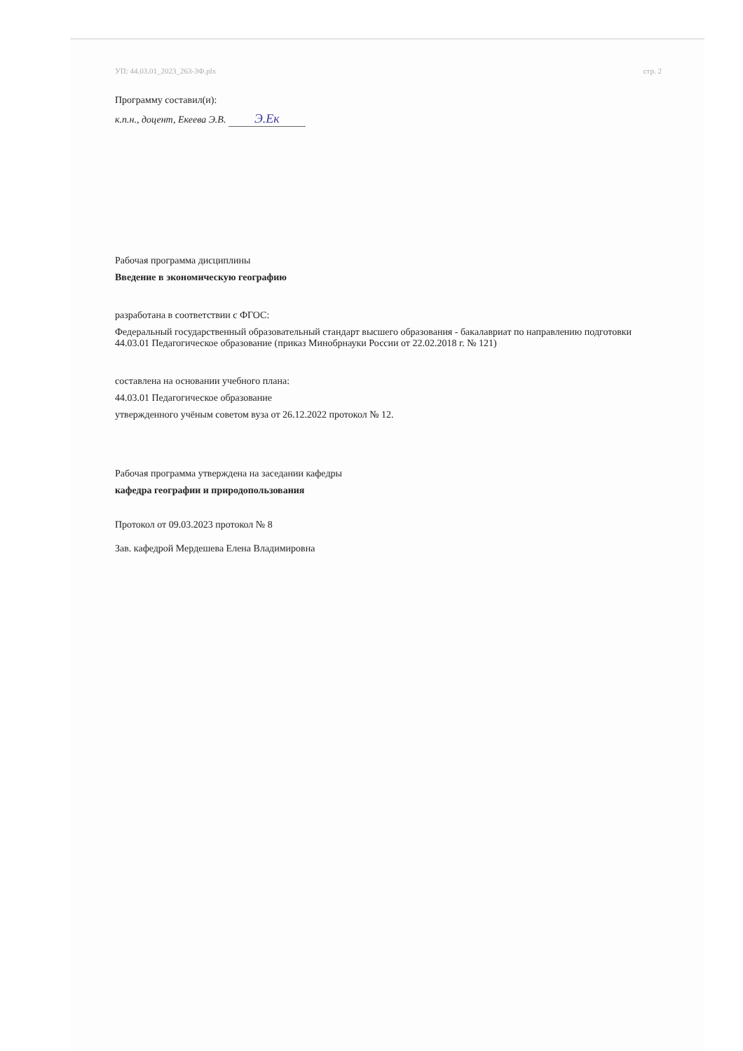УП: 44.03.01_2023_263-3Ф.plx стр. 2
Программу составил(и):
к.п.н., доцент, Екеева Э.В. Э.Ек
Рабочая программа дисциплины
Введение в экономическую географию
разработана в соответствии с ФГОС:
Федеральный государственный образовательный стандарт высшего образования - бакалавриат по направлению подготовки 44.03.01 Педагогическое образование (приказ Минобрнауки России от 22.02.2018 г. № 121)
составлена на основании учебного плана:
44.03.01 Педагогическое образование
утвержденного учёным советом вуза от 26.12.2022 протокол № 12.
Рабочая программа утверждена на заседании кафедры
кафедра географии и природопользования
Протокол от 09.03.2023 протокол № 8
Зав. кафедрой Мердешева Елена Владимировна